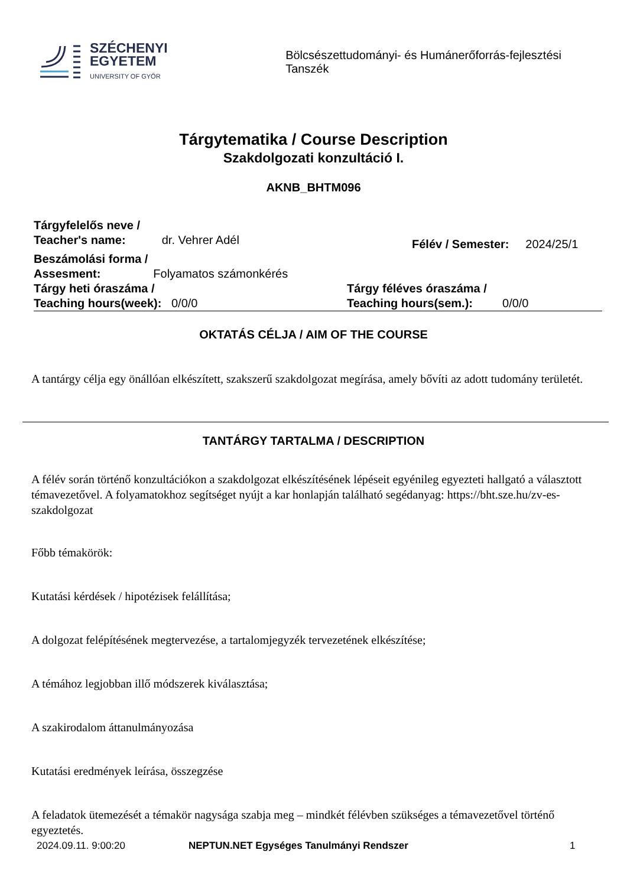SZÉCHENYI
EGYETEM
UNIVERSITY OF GYŐR
Bölcsészettudományi- és Humánerőforrás-fejlesztési Tanszék
Tárgytematika / Course Description
Szakdolgozati konzultáció I.
AKNB_BHTM096
Tárgyfelelős neve /
Teacher's name: dr. Vehrer Adél
Félév / Semester: 2024/25/1
Beszámolási forma /
Assesment: Folyamatos számonkérés
Tárgy heti óraszáma /
Teaching hours(week): 0/0/0
Tárgy féléves óraszáma /
Teaching hours(sem.): 0/0/0
OKTATÁS CÉLJA / AIM OF THE COURSE
A tantárgy célja egy önállóan elkészített, szakszerű szakdolgozat megírása, amely bővíti az adott tudomány területét.
TANTÁRGY TARTALMA / DESCRIPTION
A félév során történő konzultációkon a szakdolgozat elkészítésének lépéseit egyénileg egyezteti hallgató a választott témavezetővel. A folyamatokhoz segítséget nyújt a kar honlapján található segédanyag: https://bht.sze.hu/zv-es-szakdolgozat
Főbb témakörök:
Kutatási kérdések / hipotézisek felállítása;
A dolgozat felépítésének megtervezése, a tartalomjegyzék tervezetének elkészítése;
A témához legjobban illő módszerek kiválasztása;
A szakirodalom áttanulmányozása
Kutatási eredmények leírása, összegzése
A feladatok ütemezését a témakör nagysága szabja meg – mindkét félévben szükséges a témavezetővel történő egyeztetés.
2024.09.11. 9:00:20 NEPTUN.NET Egységes Tanulmányi Rendszer 1